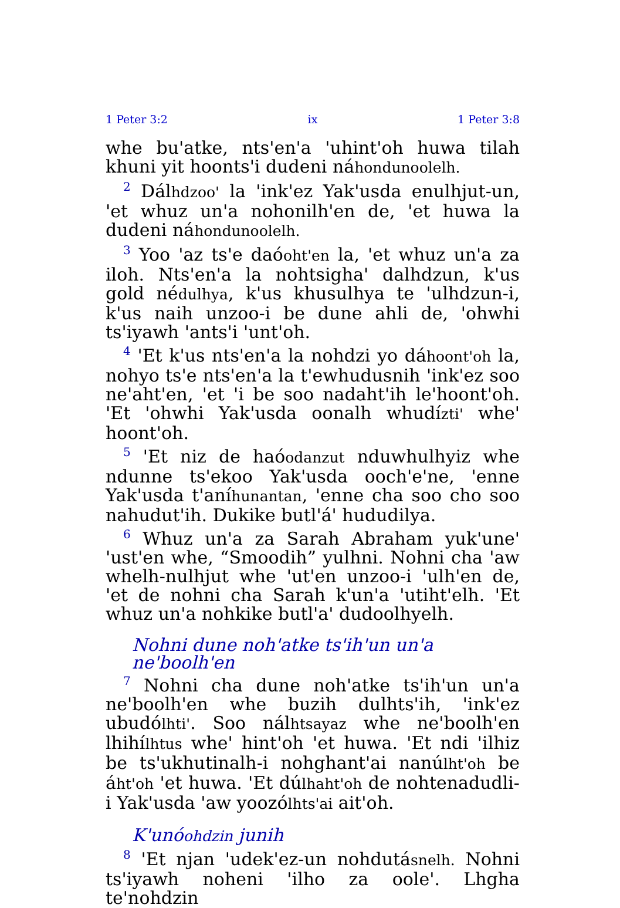1 Peter 3:2 ix 1 Peter 3:8
whe bu'atke, nts'en'a 'uhint'oh huwa tilah khuni yit hoonts'i dudeni náhondunoolelh.
<sup>2</sup> Dálhdzoo' la 'ink'ez Yak'usda enulhjut-un, 'et whuz un'a nohonilh'en de, 'et huwa la dudeni náhondunoolelh.
<sup>3</sup> Yoo 'az ts'e daóoht'en la, 'et whuz un'a za iloh. Nts'en'a la nohtsigha' dalhdzun, k'us gold nédulhya, k'us khusulhya te 'ulhdzun-i, k'us naih unzoo-i be dune ahli de, 'ohwhi ts'iyawh 'ants'i 'unt'oh.
<sup>4</sup> 'Et k'us nts'en'a la nohdzi yo dáhoont'oh la, nohyo ts'e nts'en'a la t'ewhudusnih 'ink'ez soo ne'aht'en, 'et 'i be soo nadaht'ih le'hoont'oh. 'Et 'ohwhi Yak'usda oonalh whudízti' whe' hoont'oh.
<sup>5</sup> 'Et niz de haóodanzut nduwhulhyiz whe ndunne ts'ekoo Yak'usda ooch'e'ne, 'enne Yak'usda t'aníhunantan, 'enne cha soo cho soo nahudut'ih. Dukike butl'á' hududilya.
<sup>6</sup> Whuz un'a za Sarah Abraham yuk'une' 'ust'en whe, “Smoodih” yulhni. Nohni cha 'aw whelh-nulhjut whe 'ut'en unzoo-i 'ulh'en de, 'et de nohni cha Sarah k'un'a 'utiht'elh. 'Et whuz un'a nohkike butl'a' dudoolhyelh.
Nohni dune noh'atke ts'ih'un un'a ne'boolh'en
<sup>7</sup> Nohni cha dune noh'atke ts'ih'un un'a ne'boolh'en whe buzih dulhts'ih, 'ink'ez ubudólhti'. Soo nálhtsayaz whe ne'boolh'en lhihílhtus whe' hint'oh 'et huwa. 'Et ndi 'ilhiz be ts'ukhutinalh-i nohghant'ai nanúlht'oh be áht'oh 'et huwa. 'Et dúlhaht'oh de nohtenadudli-i Yak'usda 'aw yoozólhts'ai ait'oh.
K'unóohdzin junih
<sup>8</sup> 'Et njan 'udek'ez-un nohdutásnelh. Nohni ts'iyawh noheni 'ilho za oole'. Lhgha te'nohdzin